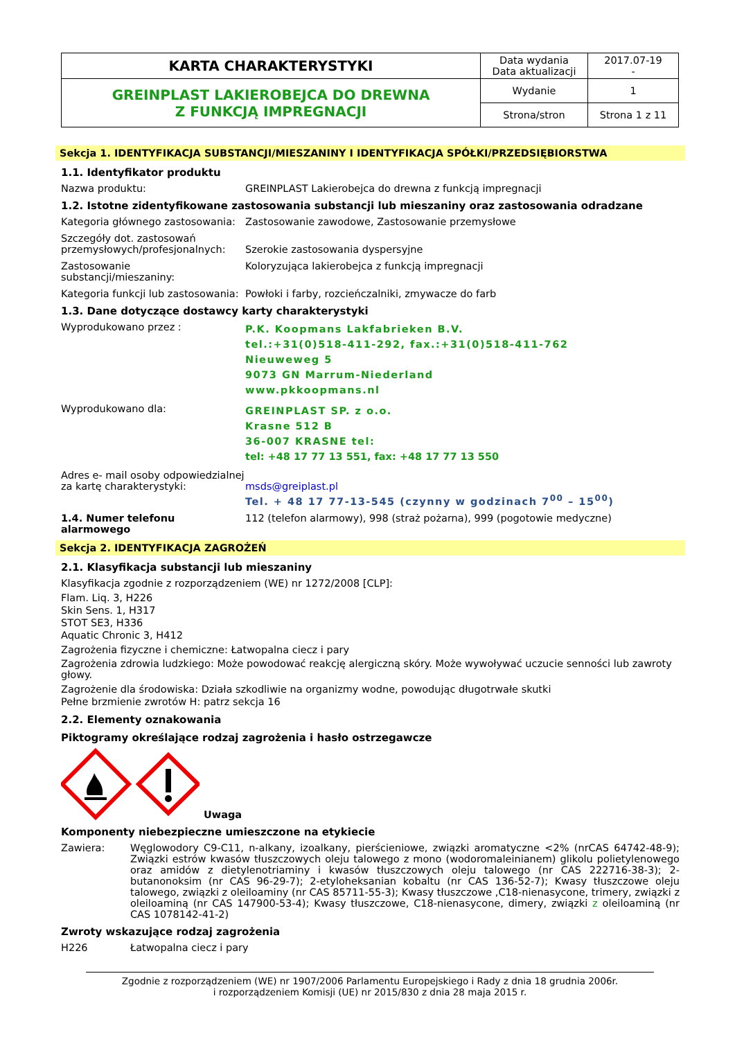| KARTA CHARAKTERYSTYKI | Data wydania Data aktualizacji | 2017.07-19 - |
| GREINPLAST LAKIEROBEJCA DO DREWNA Z FUNKCJĄ IMPREGNACJI | Wydanie | 1 |
| | Strona/stron | Strona 1 z 11 |
Sekcja 1. IDENTYFIKACJA SUBSTANCJI/MIESZANINY I IDENTYFIKACJA SPÓŁKI/PRZEDSIĘBIORSTWA
1.1. Identyfikator produktu
Nazwa produktu: GREINPLAST Lakierobejca do drewna z funkcją impregnacji
1.2. Istotne zidentyfikowane zastosowania substancji lub mieszaniny oraz zastosowania odradzane
Kategoria głównego zastosowania:
Zastosowanie zawodowe, Zastosowanie przemysłowe
Szczegóły dot. zastosowań przemysłowych/profesjonalnych:
Szerokie zastosowania dyspersyjne
Zastosowanie substancji/mieszaniny:
Koloryzująca lakierobejca z funkcją impregnacji
Kategoria funkcji lub zastosowania:
Powłoki i farby, rozcieńczalniki, zmywacze do farb
1.3. Dane dotyczące dostawcy karty charakterystyki
Wyprodukowano przez :
P.K. Koopmans Lakfabrieken B.V.
tel.:+31(0)518-411-292, fax.:+31(0)518-411-762
Nieuweweg 5
9073 GN Marrum-Niederland
www.pkkoopmans.nl
Wyprodukowano dla:
GREINPLAST SP. z o.o.
Krasne 512 B
36-007 KRASNE tel:
tel: +48 17 77 13 551, fax: +48 17 77 13 550
Adres e- mail osoby odpowiedzialnej za kartę charakterystyki:
msds@greiplast.pl
Tel. + 48 17 77-13-545 (czynny w godzinach 7<sup>00</sup> – 15<sup>00</sup>)
1.4. Numer telefonu alarmowego 112 (telefon alarmowy), 998 (straż pożarna), 999 (pogotowie medyczne)
Sekcja 2. IDENTYFIKACJA ZAGROŻEŃ
2.1. Klasyfikacja substancji lub mieszaniny
Klasyfikacja zgodnie z rozporządzeniem (WE) nr 1272/2008 [CLP]:
Flam. Liq. 3, H226
Skin Sens. 1, H317
STOT SE3, H336
Aquatic Chronic 3, H412
Zagrożenia fizyczne i chemiczne: Łatwopalna ciecz i pary
Zagrożenia zdrowia ludzkiego: Może powodować reakcję alergiczną skóry. Może wywoływać uczucie senności lub zawroty głowy.
Zagrożenie dla środowiska: Działa szkodliwie na organizmy wodne, powodując długotrwałe skutki
Pełne brzmienie zwrotów H: patrz sekcja 16
2.2. Elementy oznakowania
Piktogramy określające rodzaj zagrożenia i hasło ostrzegawcze
Uwaga
Komponenty niebezpieczne umieszczone na etykiecie
Zawiera: Węglowodory C9-C11, n-alkany, izoalkany, pierścieniowe, związki aromatyczne <2% (nrCAS 64742-48-9); Związki estrów kwasów tłuszczowych oleju talowego z mono (wodoromaleinianem) glikolu polietylenowego oraz amidów z dietylenotriaminy i kwasów tłuszczowych oleju talowego (nr CAS 222716-38-3); 2-butanonoksim (nr CAS 96-29-7); 2-etyloheksanian kobaltu (nr CAS 136-52-7); Kwasy tłuszczowe oleju talowego, związki z oleiloaminy (nr CAS 85711-55-3); Kwasy tłuszczowe ,C18-nienasycone, trimery, związki z oleiloaminą (nr CAS 147900-53-4); Kwasy tłuszczowe, C18-nienasycone, dimery, związki z oleiloaminą (nr CAS 1078142-41-2)
Zwroty wskazujące rodzaj zagrożenia
H226 Łatwopalna ciecz i pary
Zgodnie z rozporządzeniem (WE) nr 1907/2006 Parlamentu Europejskiego i Rady z dnia 18 grudnia 2006r.
i rozporządzeniem Komisji (UE) nr 2015/830 z dnia 28 maja 2015 r.